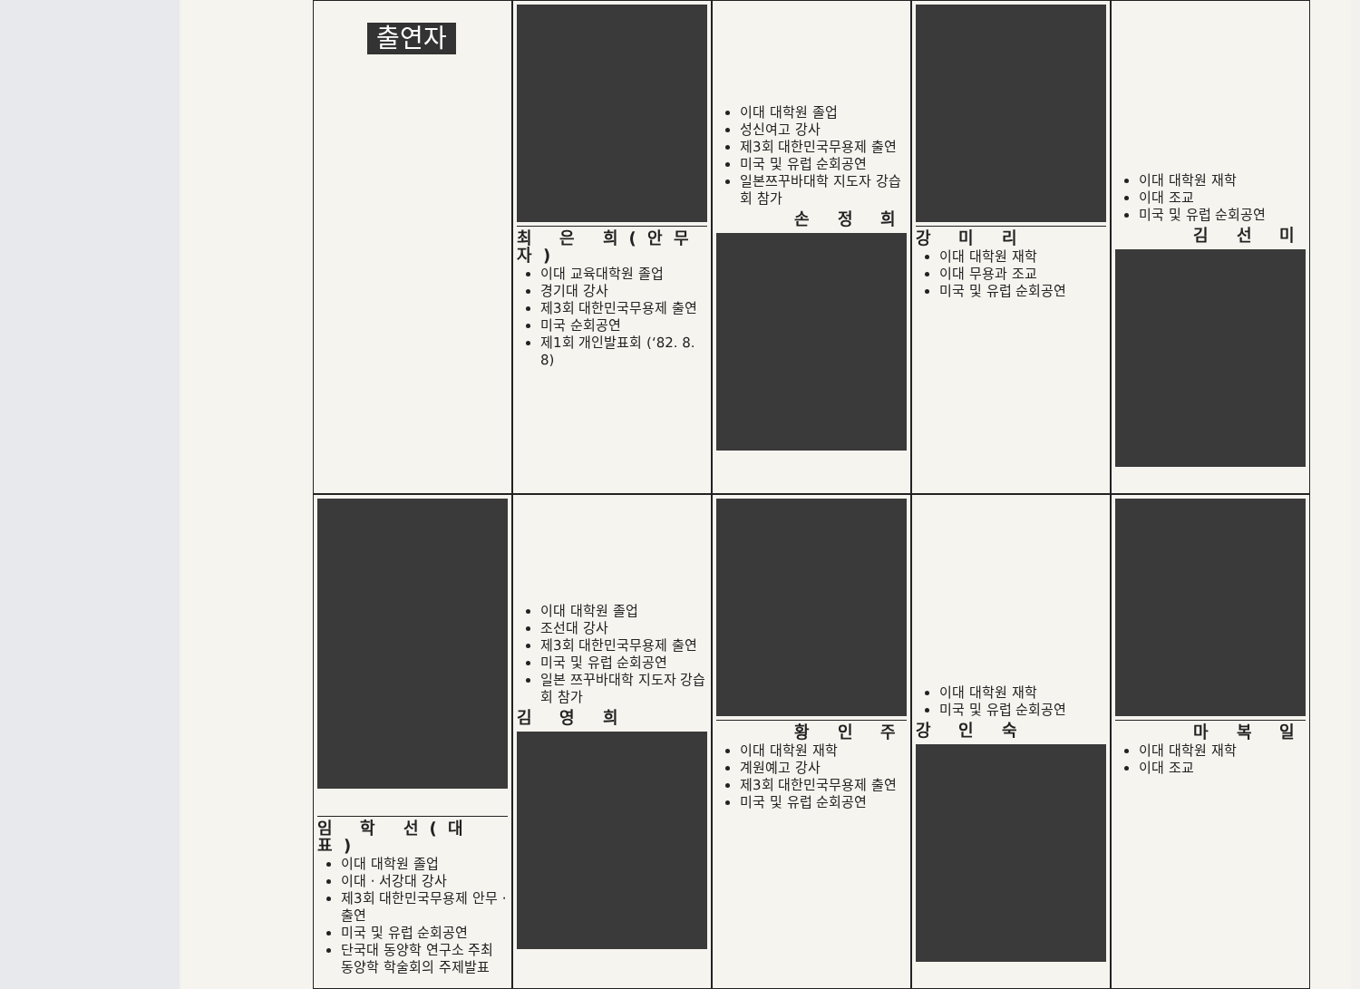출연자
최 은 희(안무자)
이대 교육대학원 졸업
경기대 강사
제3회 대한민국무용제 출연
미국 순회공연
제1회 개인발표회 (‘82. 8. 8)
이대 대학원 졸업
성신여고 강사
제3회 대한민국무용제 출연
미국 및 유럽 순회공연
일본쯔꾸바대학 지도자 강습회 참가
손 정 희
강 미 리
이대 대학원 재학
이대 무용과 조교
미국 및 유럽 순회공연
이대 대학원 재학
이대 조교
미국 및 유럽 순회공연
김 선 미
임 학 선(대표)
이대 대학원 졸업
이대 · 서강대 강사
제3회 대한민국무용제 안무 · 출연
미국 및 유럽 순회공연
단국대 동양학 연구소 주최 동양학 학술회의 주제발표
이대 대학원 졸업
조선대 강사
제3회 대한민국무용제 출연
미국 및 유럽 순회공연
일본 쯔꾸바대학 지도자 강습회 참가
김 영 희
황 인 주
이대 대학원 재학
계원예고 강사
제3회 대한민국무용제 출연
미국 및 유럽 순회공연
이대 대학원 재학
미국 및 유럽 순회공연
강 인 숙
마 복 일
이대 대학원 재학
이대 조교